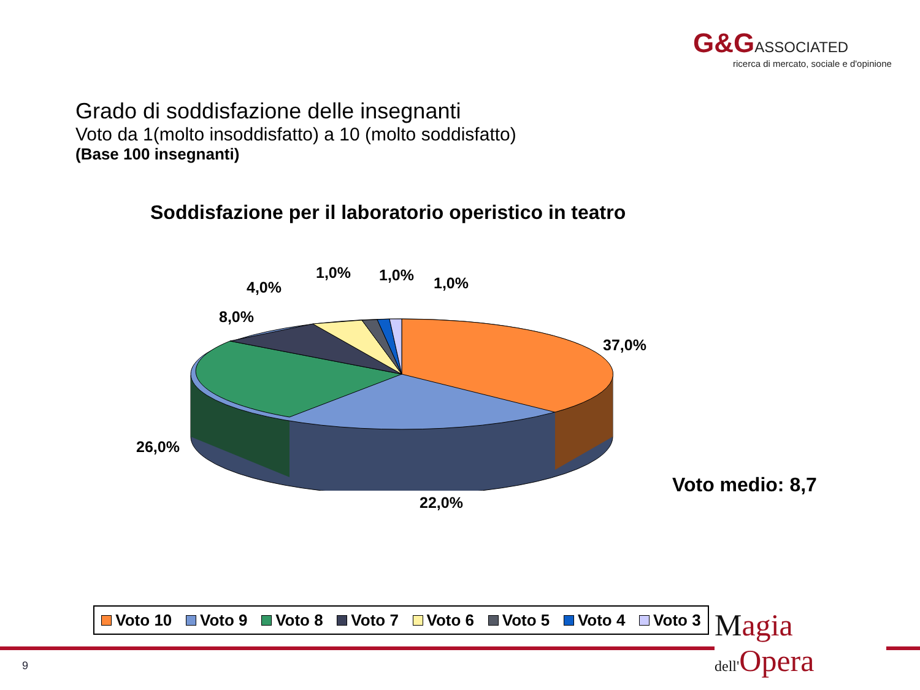G&G ASSOCIATED
ricerca di mercato, sociale e d'opinione
Grado di soddisfazione delle insegnanti
Voto da 1(molto insoddisfatto) a 10 (molto soddisfatto)
(Base 100 insegnanti)
Soddisfazione per il laboratorio operistico in teatro
1,0% 1,0% 1,0%
4,0%
8,0%
37,0%
26,0%
22,0%
Voto medio: 8,7
Voto 10 Voto 9 Voto 8 Voto 7 Voto 6 Voto 5 Voto 4 Voto 3
Magia
dell'Opera
9